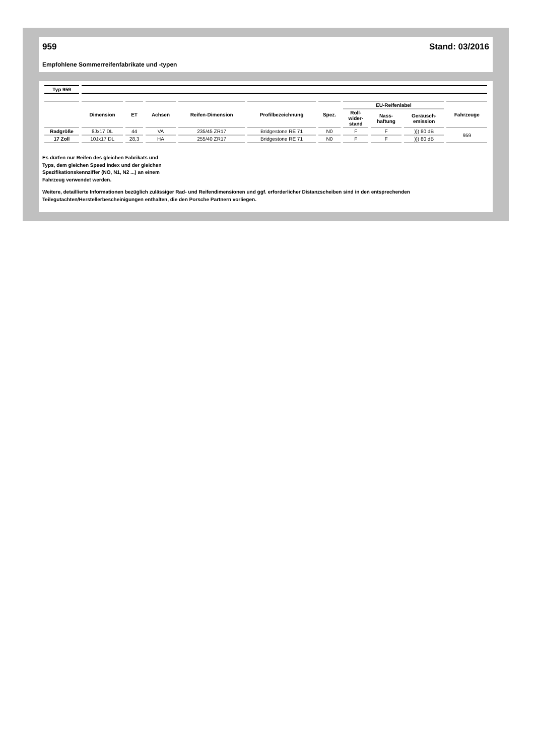959 Stand: 03/2016
Empfohlene Sommerreifenfabrikate und -typen
| Typ 959 | | | | | | | | | | |
| | Dimension | ET | Achsen | Reifen-Dimension | Profilbezeichnung | Spez. | EU-Reifenlabel | | | Fahrzeuge |
| | | | | | | | Roll- wider- stand | Nass- haftung | Geräusch- emission | |
| Radgröße | 8Jx17 DL | 44 | VA | 235/45 ZR17 | Bridgestone RE 71 | N0 | F | F | ))) 80 dB | 959 |
| 17 Zoll | 10Jx17 DL | 28,3 | HA | 255/40 ZR17 | Bridgestone RE 71 | N0 | F | F | ))) 80 dB | |
Es dürfen nur Reifen des gleichen Fabrikats und Typs, dem gleichen Speed Index und der gleichen Spezifikationskennziffer (NO, N1, N2 ...) an einem Fahrzeug verwendet werden.
Weitere, detaillierte Informationen bezüglich zulässiger Rad- und Reifendimensionen und ggf. erforderlicher Distanzscheiben sind in den entsprechenden
Teilegutachten/Herstellerbescheinigungen enthalten, die den Porsche Partnern vorliegen.